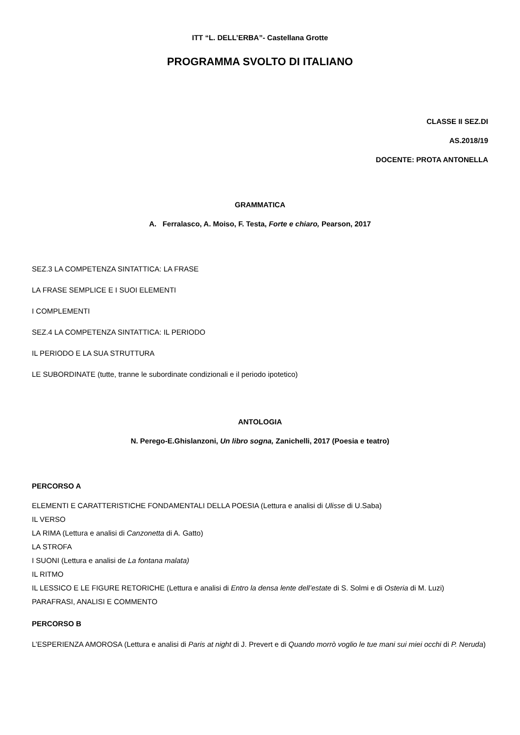ITT “L. DELL’ERBA”- Castellana Grotte
PROGRAMMA SVOLTO DI ITALIANO
CLASSE II SEZ.DI
AS.2018/19
DOCENTE: PROTA ANTONELLA
GRAMMATICA
A. Ferralasco, A. Moiso, F. Testa, Forte e chiaro, Pearson, 2017
SEZ.3 LA COMPETENZA SINTATTICA: LA FRASE
LA FRASE SEMPLICE E I SUOI ELEMENTI
I COMPLEMENTI
SEZ.4 LA COMPETENZA SINTATTICA: IL PERIODO
IL PERIODO E LA SUA STRUTTURA
LE SUBORDINATE (tutte, tranne le subordinate condizionali e il periodo ipotetico)
ANTOLOGIA
N. Perego-E.Ghislanzoni, Un libro sogna, Zanichelli, 2017 (Poesia e teatro)
PERCORSO A
ELEMENTI E CARATTERISTICHE FONDAMENTALI DELLA POESIA (Lettura e analisi di Ulisse di U.Saba)
IL VERSO
LA RIMA (Lettura e analisi di Canzonetta di A. Gatto)
LA STROFA
I SUONI (Lettura e analisi de La fontana malata)
IL RITMO
IL LESSICO E LE FIGURE RETORICHE (Lettura e analisi di Entro la densa lente dell’estate di S. Solmi e di Osteria di M. Luzi)
PARAFRASI, ANALISI E COMMENTO
PERCORSO B
L’ESPERIENZA AMOROSA (Lettura e analisi di Paris at night di J. Prevert e di Quando morrò voglio le tue mani sui miei occhi di P. Neruda)